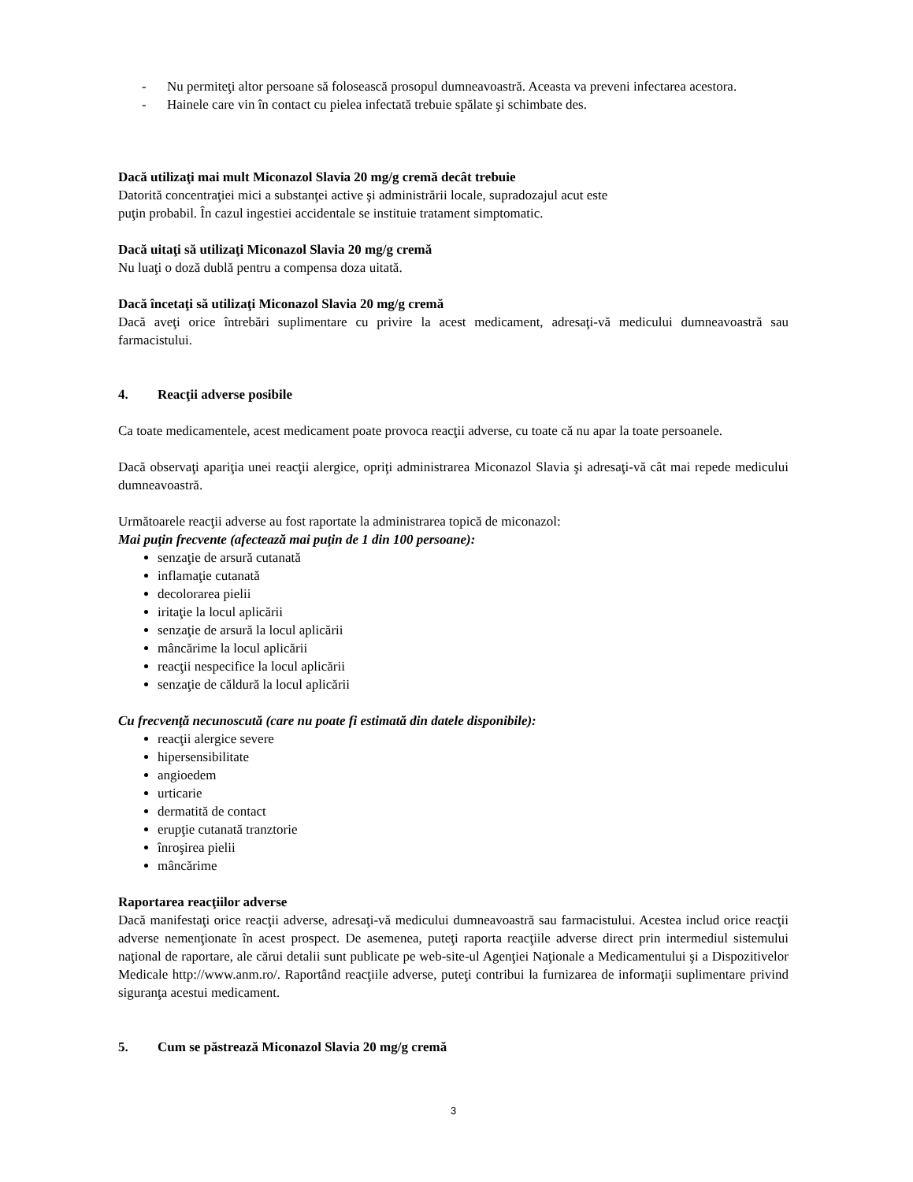- Nu permiteţi altor persoane să folosească prosopul dumneavoastră. Aceasta va preveni infectarea acestora.
- Hainele care vin în contact cu pielea infectată trebuie spălate şi schimbate des.
Dacă utilizaţi mai mult Miconazol Slavia 20 mg/g cremă decât trebuie
Datorită concentraţiei mici a substanţei active şi administrării locale, supradozajul acut este
puţin probabil. În cazul ingestiei accidentale se instituie tratament simptomatic.
Dacă uitaţi să utilizaţi Miconazol Slavia 20 mg/g cremă
Nu luaţi o doză dublă pentru a compensa doza uitată.
Dacă încetaţi să utilizaţi Miconazol Slavia 20 mg/g cremă
Dacă aveţi orice întrebări suplimentare cu privire la acest medicament, adresaţi-vă medicului dumneavoastră sau farmacistului.
4. Reacţii adverse posibile
Ca toate medicamentele, acest medicament poate provoca reacţii adverse, cu toate că nu apar la toate persoanele.
Dacă observaţi apariţia unei reacţii alergice, opriţi administrarea Miconazol Slavia şi adresaţi-vă cât mai repede medicului dumneavoastră.
Următoarele reacţii adverse au fost raportate la administrarea topică de miconazol:
Mai puţin frecvente (afectează mai puţin de 1 din 100 persoane):
senzaţie de arsură cutanată
inflamaţie cutanată
decolorarea pielii
iritaţie la locul aplicării
senzaţie de arsură la locul aplicării
mâncărime la locul aplicării
reacţii nespecifice la locul aplicării
senzaţie de căldură la locul aplicării
Cu frecvenţă necunoscută (care nu poate fi estimată din datele disponibile):
reacţii alergice severe
hipersensibilitate
angioedem
urticarie
dermatită de contact
erupţie cutanată tranztorie
înroşirea pielii
mâncărime
Raportarea reacţiilor adverse
Dacă manifestaţi orice reacţii adverse, adresaţi-vă medicului dumneavoastră sau farmacistului. Acestea includ orice reacţii adverse nemenţionate în acest prospect. De asemenea, puteţi raporta reacţiile adverse direct prin intermediul sistemului naţional de raportare, ale cărui detalii sunt publicate pe web-site-ul Agenţiei Naţionale a Medicamentului şi a Dispozitivelor Medicale http://www.anm.ro/. Raportând reacţiile adverse, puteţi contribui la furnizarea de informaţii suplimentare privind siguranţa acestui medicament.
5. Cum se păstrează Miconazol Slavia 20 mg/g cremă
3